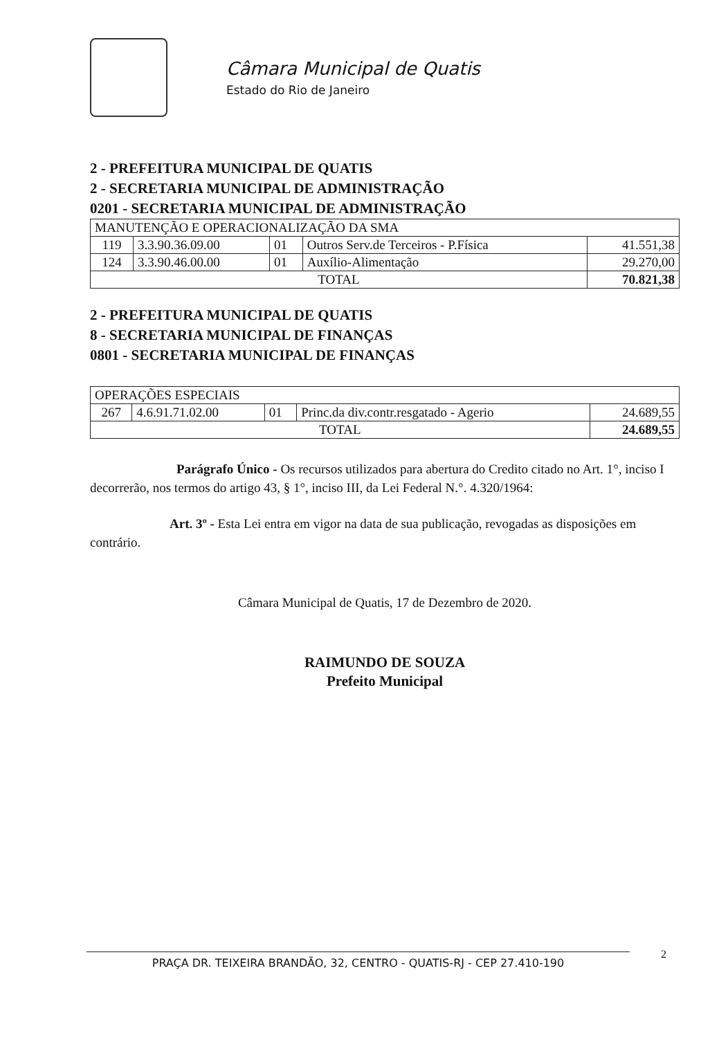Câmara Municipal de Quatis
Estado do Rio de Janeiro
2 - PREFEITURA MUNICIPAL DE QUATIS
2 - SECRETARIA MUNICIPAL DE ADMINISTRAÇÃO
0201 - SECRETARIA MUNICIPAL DE ADMINISTRAÇÃO
| MANUTENÇÃO E OPERACIONALIZAÇÃO DA SMA | | | | |
| 119 | 3.3.90.36.09.00 | 01 | Outros Serv.de Terceiros - P.Física | 41.551,38 |
| 124 | 3.3.90.46.00.00 | 01 | Auxílio-Alimentação | 29.270,00 |
| TOTAL | | | | 70.821,38 |
2 - PREFEITURA MUNICIPAL DE QUATIS
8 - SECRETARIA MUNICIPAL DE FINANÇAS
0801 - SECRETARIA MUNICIPAL DE FINANÇAS
| OPERAÇÕES ESPECIAIS | | | | |
| 267 | 4.6.91.71.02.00 | 01 | Princ.da div.contr.resgatado - Agerio | 24.689,55 |
| TOTAL | | | | 24.689,55 |
Parágrafo Único - Os recursos utilizados para abertura do Credito citado no Art. 1°, inciso I decorrerão, nos termos do artigo 43, § 1°, inciso III, da Lei Federal N.°. 4.320/1964:
Art. 3º - Esta Lei entra em vigor na data de sua publicação, revogadas as disposições em contrário.
Câmara Municipal de Quatis, 17 de Dezembro de 2020.
RAIMUNDO DE SOUZA
Prefeito Municipal
PRAÇA DR. TEIXEIRA BRANDÃO, 32, CENTRO - QUATIS-RJ - CEP 27.410-190 2